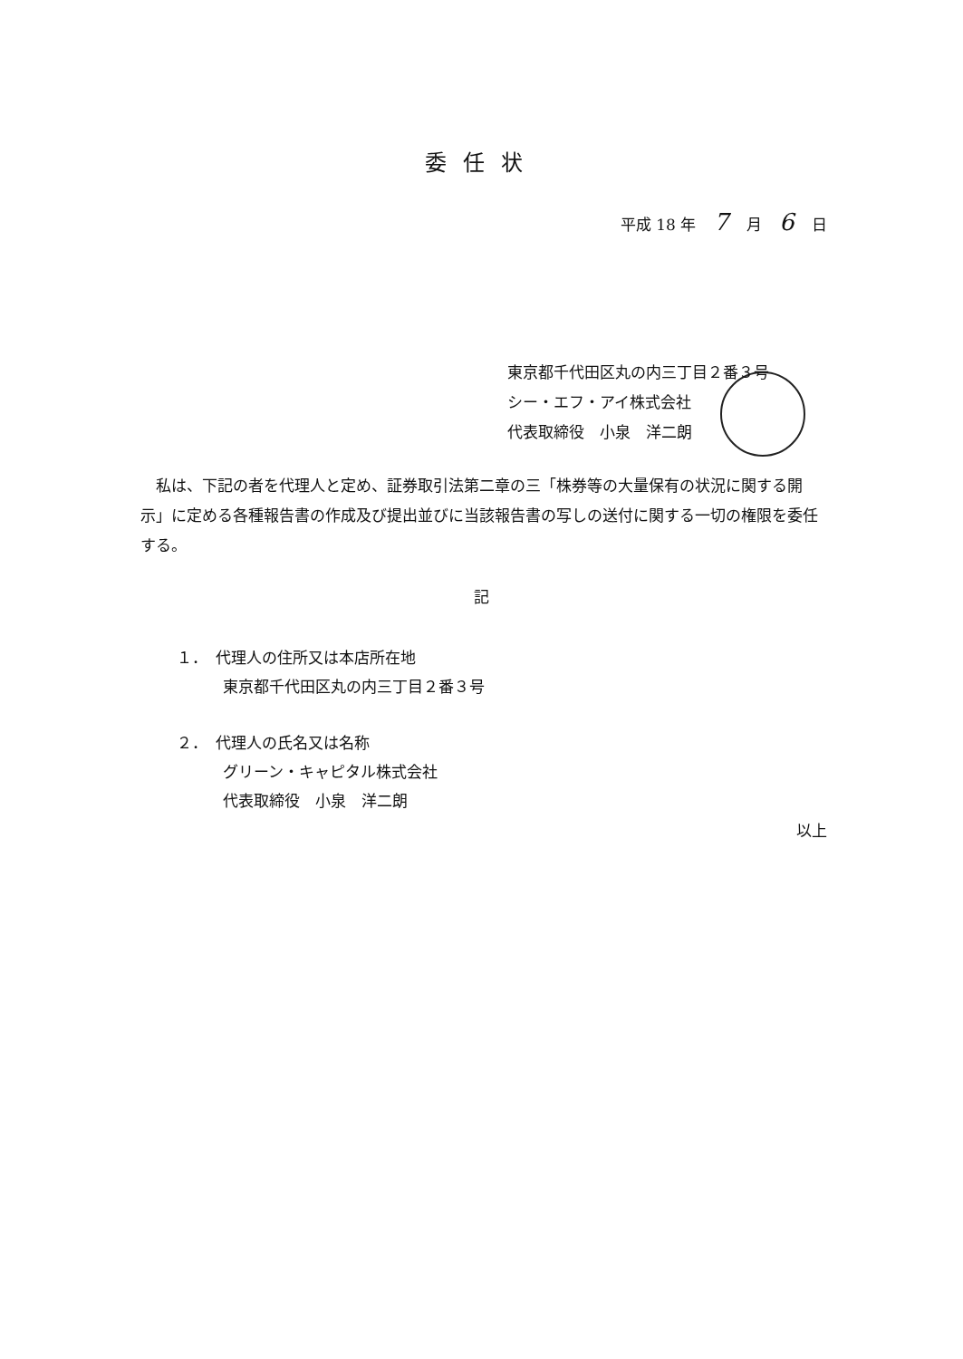委任状
平成 18 年 7 月 6 日
東京都千代田区丸の内三丁目２番３号
シー・エフ・アイ株式会社
代表取締役　小泉　洋二朗
　私は、下記の者を代理人と定め、証券取引法第二章の三「株券等の大量保有の状況に関する開示」に定める各種報告書の作成及び提出並びに当該報告書の写しの送付に関する一切の権限を委任する。
記
１．　代理人の住所又は本店所在地
　　　東京都千代田区丸の内三丁目２番３号
２．　代理人の氏名又は名称
　　　グリーン・キャピタル株式会社
　　　代表取締役　小泉　洋二朗
以上